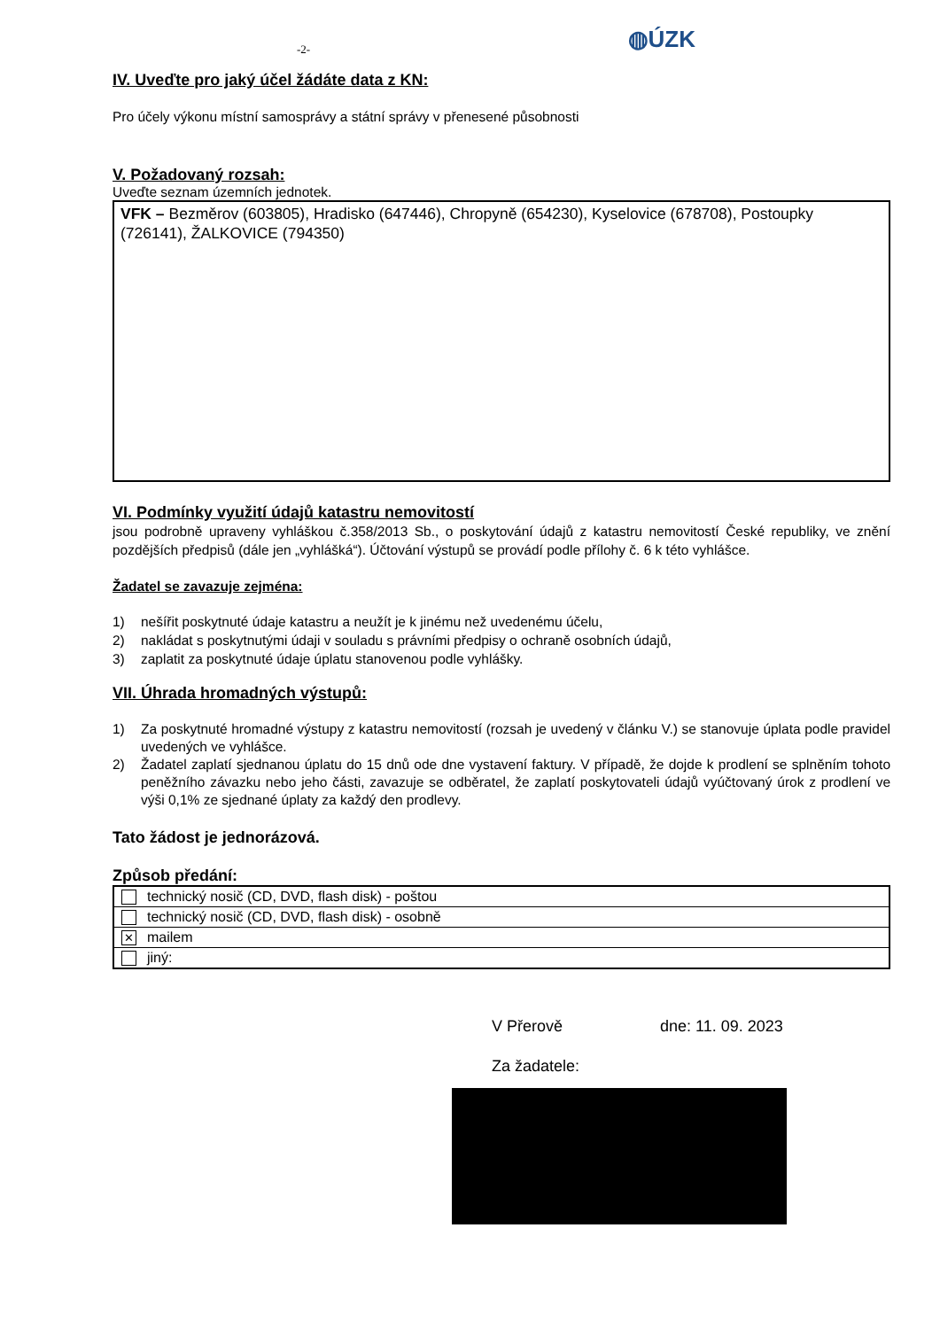-2- ◍ÚZK
IV. Uveďte pro jaký účel žádáte data z KN:
Pro účely výkonu místní samosprávy a státní správy v přenesené působnosti
V. Požadovaný rozsah:
Uveďte seznam územních jednotek.
VFK – Bezměrov (603805), Hradisko (647446), Chropyně (654230), Kyselovice (678708), Postoupky (726141), ŽALKOVICE (794350)
VI. Podmínky využití údajů katastru nemovitostí
jsou podrobně upraveny vyhláškou č.358/2013 Sb., o poskytování údajů z katastru nemovitostí České republiky, ve znění pozdějších předpisů (dále jen „vyhlášká“). Účtování výstupů se provádí podle přílohy č. 6 k této vyhlášce.
Žadatel se zavazuje zejména:
1) nešířit poskytnuté údaje katastru a neužít je k jinému než uvedenému účelu,
2) nakládat s poskytnutými údaji v souladu s právními předpisy o ochraně osobních údajů,
3) zaplatit za poskytnuté údaje úplatu stanovenou podle vyhlášky.
VII. Úhrada hromadných výstupů:
1) Za poskytnuté hromadné výstupy z katastru nemovitostí (rozsah je uvedený v článku V.) se stanovuje úplata podle pravidel uvedených ve vyhlášce.
2) Žadatel zaplatí sjednanou úplatu do 15 dnů ode dne vystavení faktury. V případě, že dojde k prodlení se splněním tohoto peněžního závazku nebo jeho části, zavazuje se odběratel, že zaplatí poskytovateli údajů vyúčtovaný úrok z prodlení ve výši 0,1% ze sjednané úplaty za každý den prodlevy.
Tato žádost je jednorázová.
Způsob předání:
| technický nosič (CD, DVD, flash disk) - poštou |
| technický nosič (CD, DVD, flash disk) - osobně |
| ✕ mailem |
| jiný: |
V Přerově dne: 11. 09. 2023
Za žadatele: